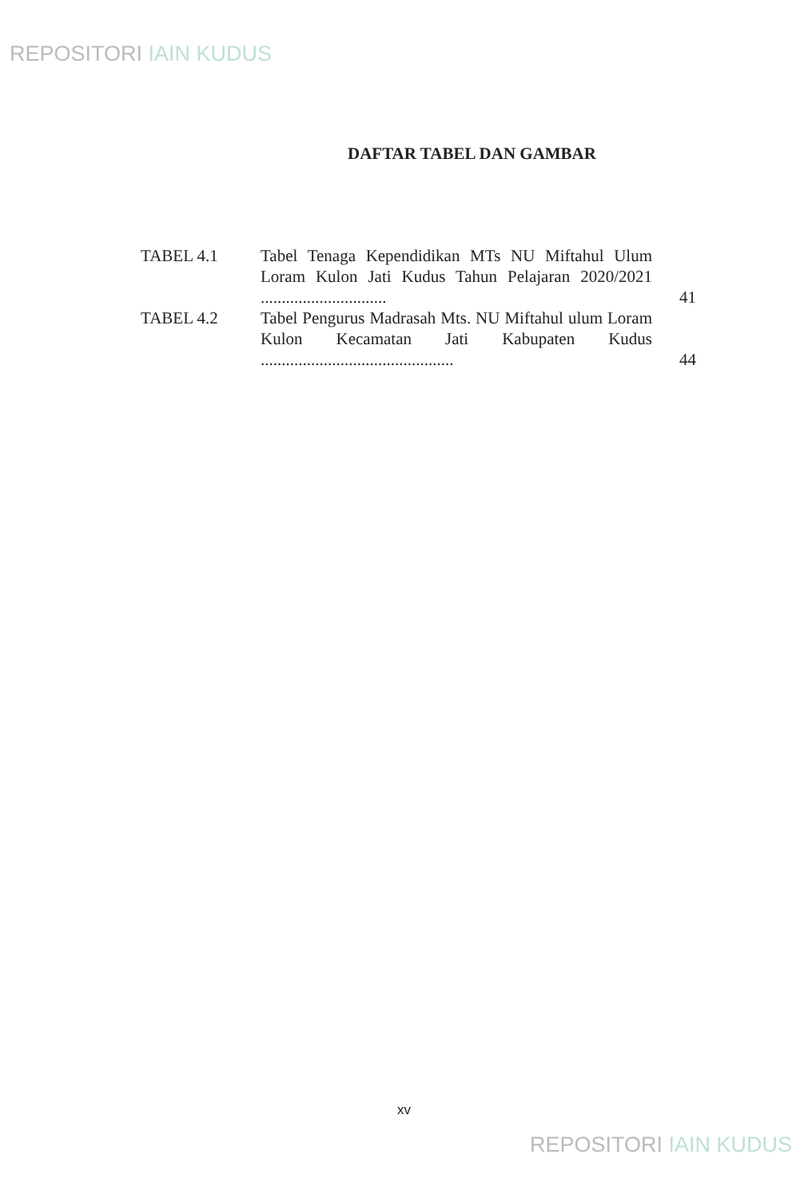REPOSITORI IAIN KUDUS
DAFTAR TABEL DAN GAMBAR
| TABEL 4.1 | Tabel Tenaga Kependidikan MTs NU Miftahul Ulum Loram Kulon Jati Kudus Tahun Pelajaran 2020/2021 .............................. | 41 |
| TABEL 4.2 | Tabel Pengurus Madrasah Mts. NU Miftahul ulum Loram Kulon Kecamatan Jati Kabupaten Kudus .............................................. | 44 |
xv
REPOSITORI IAIN KUDUS